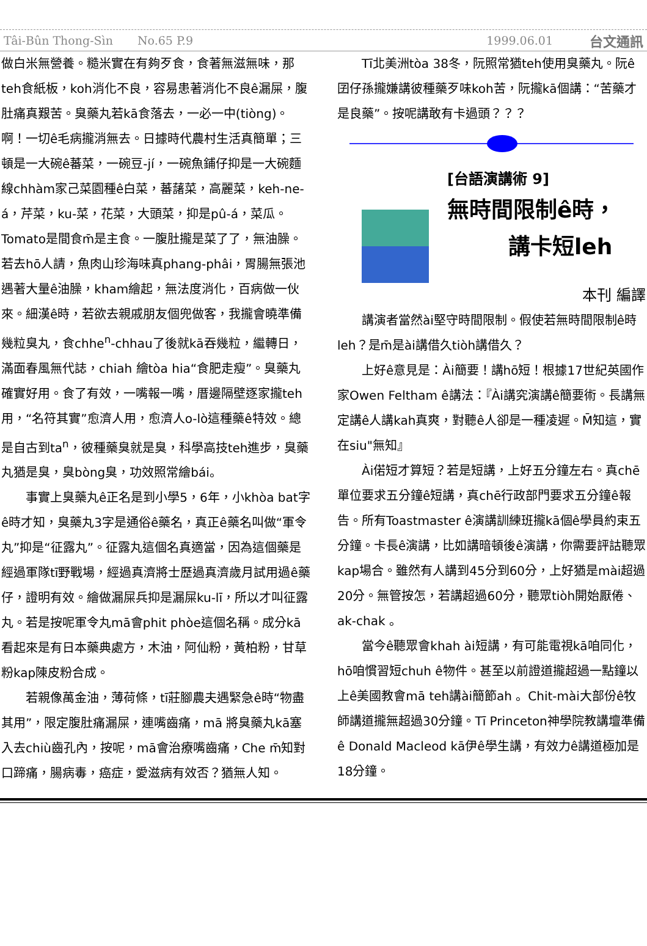Tâi-Bûn Thong-Sìn No.65 P.9 1999.06.01 台文通訊
做白米無營養。糙米實在有夠歹食，食著無滋無味，那teh食紙板，koh消化不良，容易患著消化不良ê漏屎，腹肚痛真艱苦。臭藥丸若kā食落去，一必一中(tiòng)。啊！一切ê毛病攏消無去。日據時代農村生活真簡單；三頓是一大碗ê蕃菜，一碗豆-jí，一碗魚鋪仔抑是一大碗麵線chhàm家己菜園種ê白菜，蕃藷菜，高麗菜，keh-ne-á，芹菜，ku-菜，花菜，大頭菜，抑是pû-á，菜瓜。Tomato是間食m̄是主食。一腹肚攏是菜了了，無油臊。若去hō人請，魚肉山珍海味真phang-phâi，胃腸無張池遇著大量ê油臊，kham繪起，無法度消化，百病做一伙來。細漢ê時，若欲去親戚朋友個兜做客，我攏會曉準備幾粒臭丸，食chhe<sup>n</sup>-chhau了後就kā吞幾粒，繼轉日，滿面春風無代誌，chiah 繪tòa hia“食肥走瘦”。臭藥丸確實好用。食了有效，一嘴報一嘴，厝邊隔壁逐家攏teh用，“名符其實”愈濟人用，愈濟人o-lò這種藥ê特效。總是自古到ta<sup>n</sup>，彼種藥臭就是臭，科學高技teh進步，臭藥丸猶是臭，臭bòng臭，功效照常繪bái。
事實上臭藥丸ê正名是到小學5，6年，小khòa bat字ê時才知，臭藥丸3字是通俗ê藥名，真正ê藥名叫做“軍令丸”抑是“征露丸”。征露丸這個名真適當，因為這個藥是經過軍隊tī野戰場，經過真濟將士歷過真濟歲月試用過ê藥仔，證明有效。繪做漏屎兵抑是漏屎ku-lī，所以才叫征露丸。若是按呢軍令丸mā會phit phòe這個名稱。成分kā看起來是有日本藥典處方，木油，阿仙粉，黃柏粉，甘草粉kap陳皮粉合成。
若親像萬金油，薄荷條，tī莊腳農夫遇緊急ê時“物盡其用”，限定腹肚痛漏屎，連嘴齒痛，mā 將臭藥丸kā塞入去chiù齒孔內，按呢，mā會治療嘴齒痛，Che m̄知對口蹄痛，腸病毒，癌症，愛滋病有效否？猶無人知。
Tī北美洲tòa 38冬，阮照常猶teh使用臭藥丸。阮ê囝仔孫攏嫌講彼種藥歹味koh苦，阮攏kā個講：“苦藥才是良藥”。按呢講敢有卡過頭？？？
[台語演講術 9]
無時間限制ê時，
講卡短leh
本刊 編譯
講演者當然ài堅守時間限制。假使若無時間限制ê時leh？是m̄是ài講借久tiòh講借久？
上好ê意見是：Ài簡要！講hō短！根據17世紀英國作家Owen Feltham ê講法：『Ài講究演講ê簡要術。長講無定講ê人講kah真爽，對聽ê人卻是一種凌遲。M̄知這，實在siu"無知』
Ài偌短才算短？若是短講，上好五分鐘左右。真chē單位要求五分鐘ê短講，真chē行政部門要求五分鐘ê報告。所有Toastmaster ê演講訓練班攏kā個ê學員約束五分鐘。卡長ê演講，比如講暗頓後ê演講，你需要評詁聽眾kap場合。雖然有人講到45分到60分，上好猶是mài超過20分。無管按怎，若講超過60分，聽眾tiòh開始厭倦、ak-chak 。
當今ê聽眾會khah ài短講，有可能電視kā咱同化，hō咱慣習短chuh ê物件。甚至以前證道攏超過一點鐘以上ê美國教會mā teh講ài簡節ah 。Chit-mài大部份ê牧師講道攏無超過30分鐘。Tī Princeton神學院教講壇準備ê Donald Macleod kā伊ê學生講，有效力ê講道極加是18分鐘。